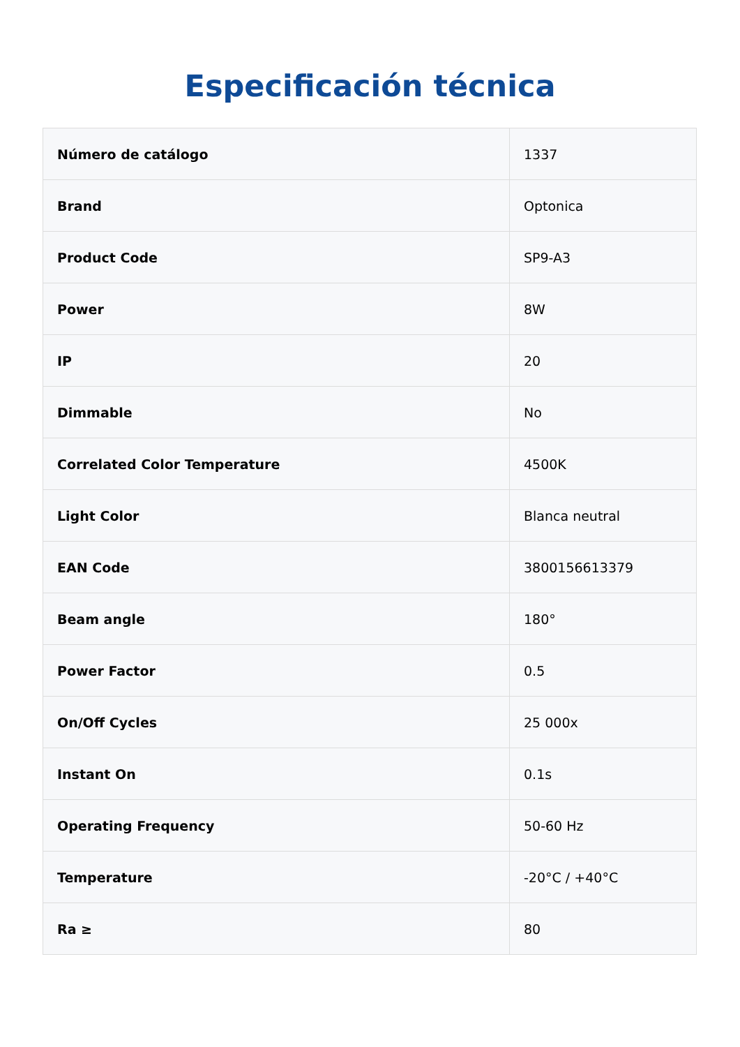Especificación técnica
| Número de catálogo | 1337 |
| Brand | Optonica |
| Product Code | SP9-A3 |
| Power | 8W |
| IP | 20 |
| Dimmable | No |
| Correlated Color Temperature | 4500K |
| Light Color | Blanca neutral |
| EAN Code | 3800156613379 |
| Beam angle | 180° |
| Power Factor | 0.5 |
| On/Off Cycles | 25 000x |
| Instant On | 0.1s |
| Operating Frequency | 50-60 Hz |
| Temperature | -20°C / +40°C |
| Ra ≥ | 80 |